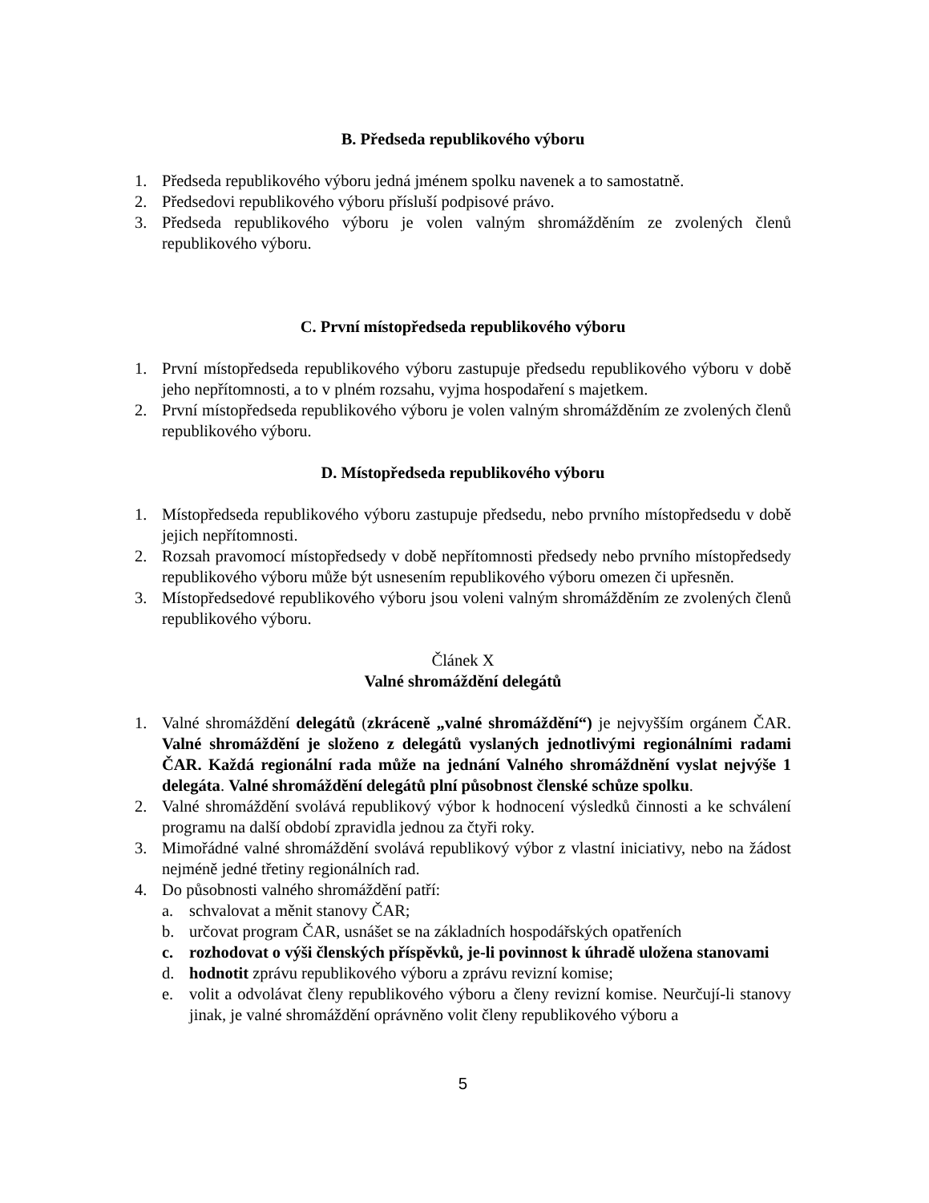B. Předseda republikového výboru
1. Předseda republikového výboru jedná jménem spolku navenek a to samostatně.
2. Předsedovi republikového výboru přísluší podpisové právo.
3. Předseda republikového výboru je volen valným shromážděním ze zvolených členů republikového výboru.
C. První místopředseda republikového výboru
1. První místopředseda republikového výboru zastupuje předsedu republikového výboru v době jeho nepřítomnosti, a to v plném rozsahu, vyjma hospodaření s majetkem.
2. První místopředseda republikového výboru je volen valným shromážděním ze zvolených členů republikového výboru.
D. Místopředseda republikového výboru
1. Místopředseda republikového výboru zastupuje předsedu, nebo prvního místopředsedu v době jejich nepřítomnosti.
2. Rozsah pravomocí místopředsedy v době nepřítomnosti předsedy nebo prvního místopředsedy republikového výboru může být usnesením republikového výboru omezen či upřesněn.
3. Místopředsedové republikového výboru jsou voleni valným shromážděním ze zvolených členů republikového výboru.
Článek X
Valné shromáždění delegátů
1. Valné shromáždění delegátů (zkráceně „valné shromáždění“) je nejvyšším orgánem ČAR. Valné shromáždění je složeno z delegátů vyslaných jednotlivými regionálními radami ČAR. Každá regionální rada může na jednání Valného shromáždnění vyslat nejvýše 1 delegáta. Valné shromáždění delegátů plní působnost členské schůze spolku.
2. Valné shromáždění svolává republikový výbor k hodnocení výsledků činnosti a ke schválení programu na další období zpravidla jednou za čtyři roky.
3. Mimořádné valné shromáždění svolává republikový výbor z vlastní iniciativy, nebo na žádost nejméně jedné třetiny regionálních rad.
4. Do působnosti valného shromáždění patří:
a. schvalovat a měnit stanovy ČAR;
b. určovat program ČAR, usnášet se na základních hospodářských opatřeních
c. rozhodovat o výši členských příspěvků, je-li povinnost k úhradě uložena stanovami
d. hodnotit zprávu republikového výboru a zprávu revizní komise;
e. volit a odvolávat členy republikového výboru a členy revizní komise. Neurčují-li stanovy jinak, je valné shromáždění oprávněno volit členy republikového výboru a
5